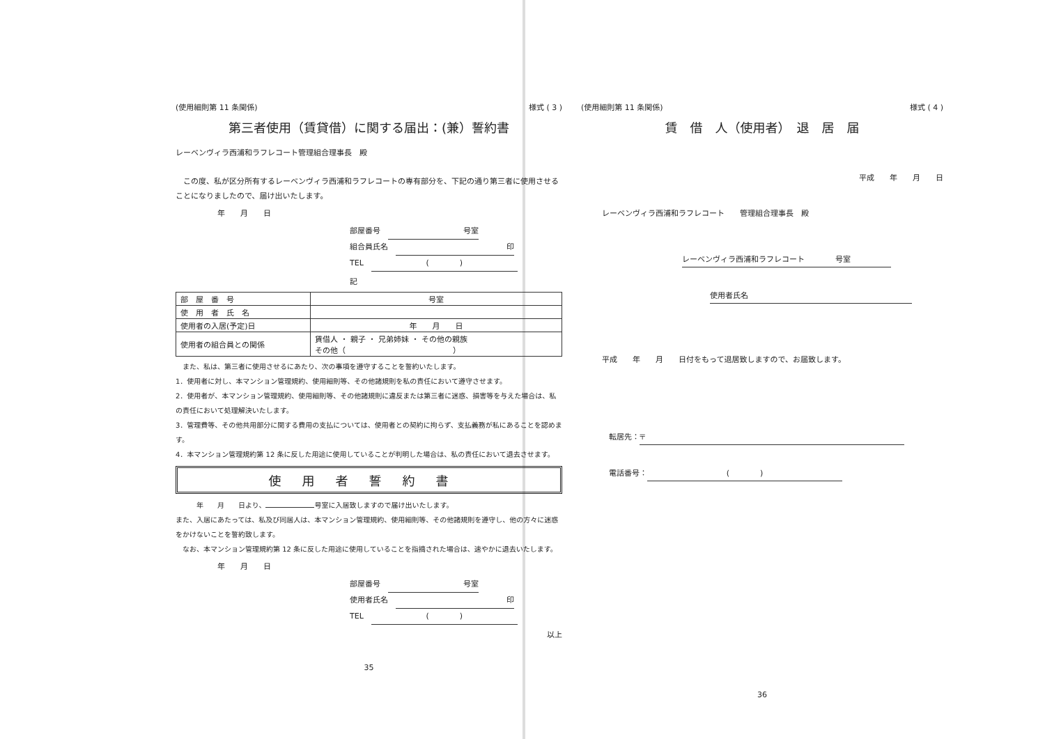(使用細則第 11 条関係) 様式 ( 3 )
第三者使用（賃貸借）に関する届出：(兼）誓約書
レーベンヴィラ西浦和ラフレコート管理組合理事長　殿
　この度、私が区分所有するレーベンヴィラ西浦和ラフレコートの専有部分を、下記の通り第三者に使用させることになりましたので、届け出いたします。
年　　月　　日
部屋番号　号室
組合員氏名　印
TEL　(　　　　)
記
| 部 屋 番 号 | 号室 |
| 使 用 者 氏 名 | |
| 使用者の入居(予定)日 | 年 月 日 |
| 使用者の組合員との関係 | 賃借人 ・ 親子 ・ 兄弟姉妹 ・ その他の親族 その他（ ） |
　また、私は、第三者に使用させるにあたり、次の事項を遵守することを誓約いたします。
1．使用者に対し、本マンション管理規約、使用細則等、その他諸規則を私の責任において遵守させます。
2．使用者が、本マンション管理規約、使用細則等、その他諸規則に違反または第三者に迷惑、損害等を与えた場合は、私の責任において処理解決いたします。
3．管理費等、その他共用部分に関する費用の支払については、使用者との契約に拘らず、支払義務が私にあることを認めます。
4．本マンション管理規約第 12 条に反した用途に使用していることが判明した場合は、私の責任において退去させます。
使用者誓約書
　　　年　　月　　日より、 号室に入居致しますので届け出いたします。
また、入居にあたっては、私及び同居人は、本マンション管理規約、使用細則等、その他諸規則を遵守し、他の方々に迷惑をかけないことを誓約致します。
　なお、本マンション管理規約第 12 条に反した用途に使用していることを指摘された場合は、速やかに退去いたします。
年　　月　　日
部屋番号　号室
使用者氏名　印
TEL　(　　　　)
以上
35
(使用細則第 11 条関係) 様式 ( 4 )
賃　借　人（使用者）　退　居　届
平成　　年　　月　　日
レーベンヴィラ西浦和ラフレコート　　管理組合理事長　殿
レーベンヴィラ西浦和ラフレコート　　　　号室
使用者氏名
平成　　年　　月　　日付をもって退居致しますので、お届致します。
転居先： 〒
電話番号： (　　　　)
36